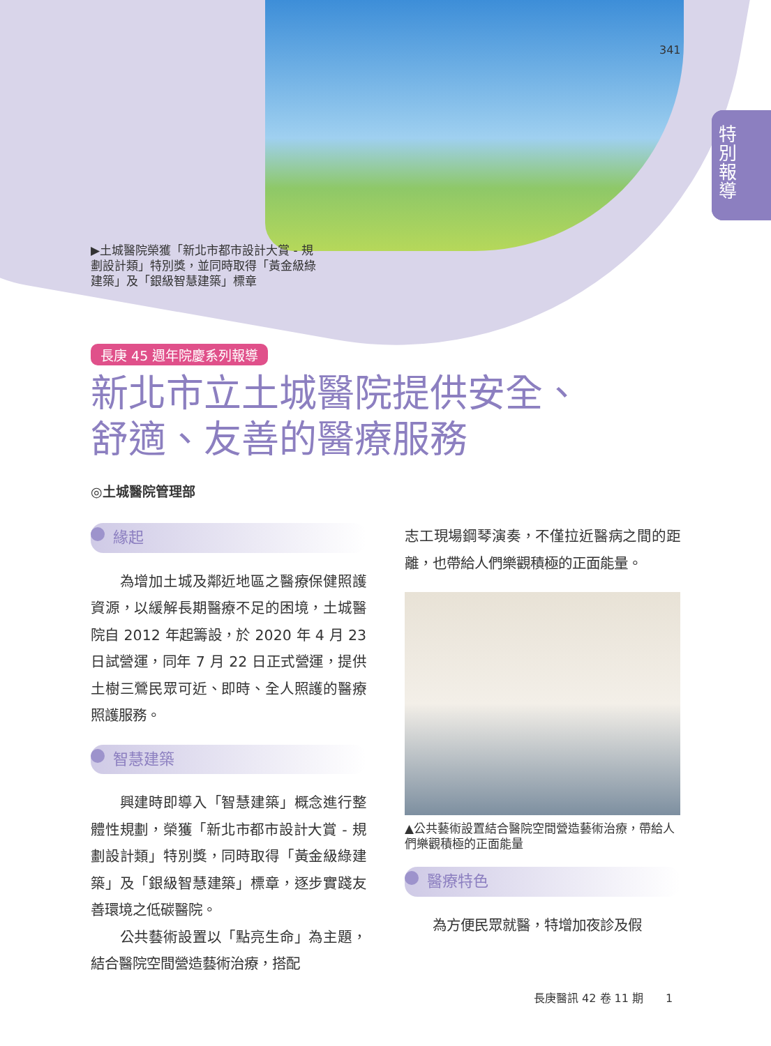341
特別報導
▶土城醫院榮獲「新北市都市設計大賞 - 規劃設計類」特別獎，並同時取得「黃金級綠建築」及「銀級智慧建築」標章
長庚 45 週年院慶系列報導
新北市立土城醫院提供安全、
舒適、友善的醫療服務
◎土城醫院管理部
緣起
　　為增加土城及鄰近地區之醫療保健照護資源，以緩解長期醫療不足的困境，土城醫院自 2012 年起籌設，於 2020 年 4 月 23 日試營運，同年 7 月 22 日正式營運，提供土樹三鶯民眾可近、即時、全人照護的醫療照護服務。
智慧建築
　　興建時即導入「智慧建築」概念進行整體性規劃，榮獲「新北市都市設計大賞 - 規劃設計類」特別獎，同時取得「黃金級綠建築」及「銀級智慧建築」標章，逐步實踐友善環境之低碳醫院。
　　公共藝術設置以「點亮生命」為主題，結合醫院空間營造藝術治療，搭配
志工現場鋼琴演奏，不僅拉近醫病之間的距離，也帶給人們樂觀積極的正面能量。
▲公共藝術設置結合醫院空間營造藝術治療，帶給人們樂觀積極的正面能量
醫療特色
　　為方便民眾就醫，特增加夜診及假
長庚醫訊 42 卷 11 期　　1